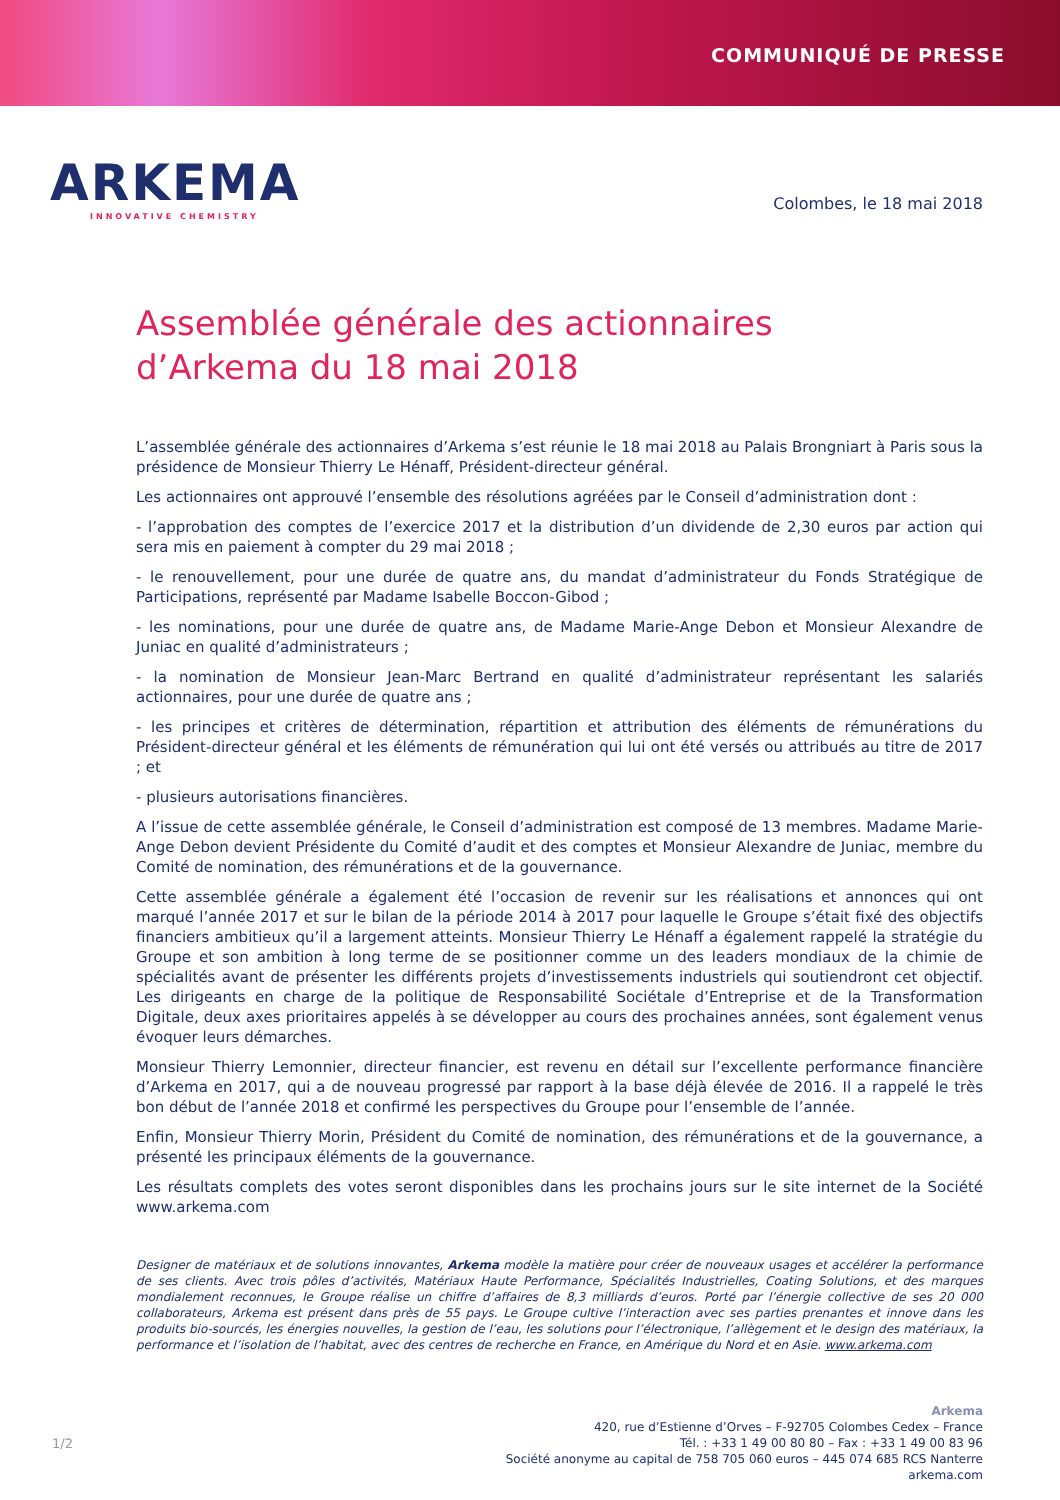COMMUNIQUÉ DE PRESSE
ARKEMA
INNOVATIVE CHEMISTRY
Colombes, le 18 mai 2018
Assemblée générale des actionnaires
d’Arkema du 18 mai 2018
L’assemblée générale des actionnaires d’Arkema s’est réunie le 18 mai 2018 au Palais Brongniart à Paris sous la présidence de Monsieur Thierry Le Hénaff, Président-directeur général.
Les actionnaires ont approuvé l’ensemble des résolutions agréées par le Conseil d’administration dont :
- l’approbation des comptes de l’exercice 2017 et la distribution d’un dividende de 2,30 euros par action qui sera mis en paiement à compter du 29 mai 2018 ;
- le renouvellement, pour une durée de quatre ans, du mandat d’administrateur du Fonds Stratégique de Participations, représenté par Madame Isabelle Boccon-Gibod ;
- les nominations, pour une durée de quatre ans, de Madame Marie-Ange Debon et Monsieur Alexandre de Juniac en qualité d’administrateurs ;
- la nomination de Monsieur Jean-Marc Bertrand en qualité d’administrateur représentant les salariés actionnaires, pour une durée de quatre ans ;
- les principes et critères de détermination, répartition et attribution des éléments de rémunérations du Président-directeur général et les éléments de rémunération qui lui ont été versés ou attribués au titre de 2017 ; et
- plusieurs autorisations financières.
A l’issue de cette assemblée générale, le Conseil d’administration est composé de 13 membres. Madame Marie-Ange Debon devient Présidente du Comité d’audit et des comptes et Monsieur Alexandre de Juniac, membre du Comité de nomination, des rémunérations et de la gouvernance.
Cette assemblée générale a également été l’occasion de revenir sur les réalisations et annonces qui ont marqué l’année 2017 et sur le bilan de la période 2014 à 2017 pour laquelle le Groupe s’était fixé des objectifs financiers ambitieux qu’il a largement atteints. Monsieur Thierry Le Hénaff a également rappelé la stratégie du Groupe et son ambition à long terme de se positionner comme un des leaders mondiaux de la chimie de spécialités avant de présenter les différents projets d’investissements industriels qui soutiendront cet objectif. Les dirigeants en charge de la politique de Responsabilité Sociétale d’Entreprise et de la Transformation Digitale, deux axes prioritaires appelés à se développer au cours des prochaines années, sont également venus évoquer leurs démarches.
Monsieur Thierry Lemonnier, directeur financier, est revenu en détail sur l’excellente performance financière d’Arkema en 2017, qui a de nouveau progressé par rapport à la base déjà élevée de 2016. Il a rappelé le très bon début de l’année 2018 et confirmé les perspectives du Groupe pour l’ensemble de l’année.
Enfin, Monsieur Thierry Morin, Président du Comité de nomination, des rémunérations et de la gouvernance, a présenté les principaux éléments de la gouvernance.
Les résultats complets des votes seront disponibles dans les prochains jours sur le site internet de la Société www.arkema.com
Designer de matériaux et de solutions innovantes, Arkema modèle la matière pour créer de nouveaux usages et accélérer la performance de ses clients. Avec trois pôles d’activités, Matériaux Haute Performance, Spécialités Industrielles, Coating Solutions, et des marques mondialement reconnues, le Groupe réalise un chiffre d’affaires de 8,3 milliards d’euros. Porté par l’énergie collective de ses 20 000 collaborateurs, Arkema est présent dans près de 55 pays. Le Groupe cultive l’interaction avec ses parties prenantes et innove dans les produits bio-sourcés, les énergies nouvelles, la gestion de l’eau, les solutions pour l’électronique, l’allègement et le design des matériaux, la performance et l’isolation de l’habitat, avec des centres de recherche en France, en Amérique du Nord et en Asie. www.arkema.com
Arkema
420, rue d’Estienne d’Orves – F-92705 Colombes Cedex – France
Tél. : +33 1 49 00 80 80 – Fax : +33 1 49 00 83 96
Société anonyme au capital de 758 705 060 euros – 445 074 685 RCS Nanterre
arkema.com
1/2